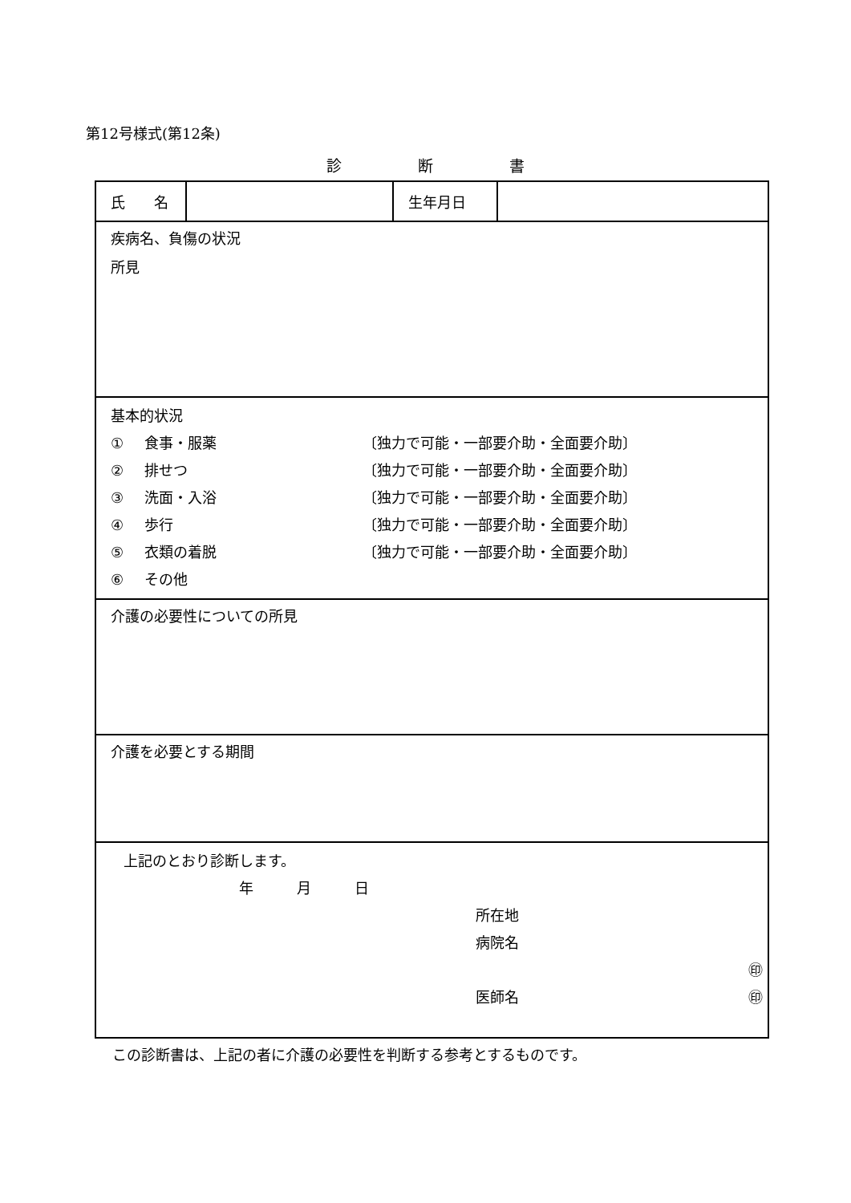第12号様式(第12条)
診　　　　　断　　　　　書
| 氏 名 | | 生年月日 | |
| 疾病名、負傷の状況 所見 | | | |
| 基本的状況 ① 食事・服薬 〔独力で可能・一部要介助・全面要介助〕 ② 排せつ 〔独力で可能・一部要介助・全面要介助〕 ③ 洗面・入浴 〔独力で可能・一部要介助・全面要介助〕 ④ 歩行 〔独力で可能・一部要介助・全面要介助〕 ⑤ 衣類の着脱 〔独力で可能・一部要介助・全面要介助〕 ⑥ その他 | | | |
| 介護の必要性についての所見 | | | |
| 介護を必要とする期間 | | | |
| 上記のとおり診断します。 年 月 日 所在地 病院名 ㊞ 医師名 ㊞ | | | |
この診断書は、上記の者に介護の必要性を判断する参考とするものです。